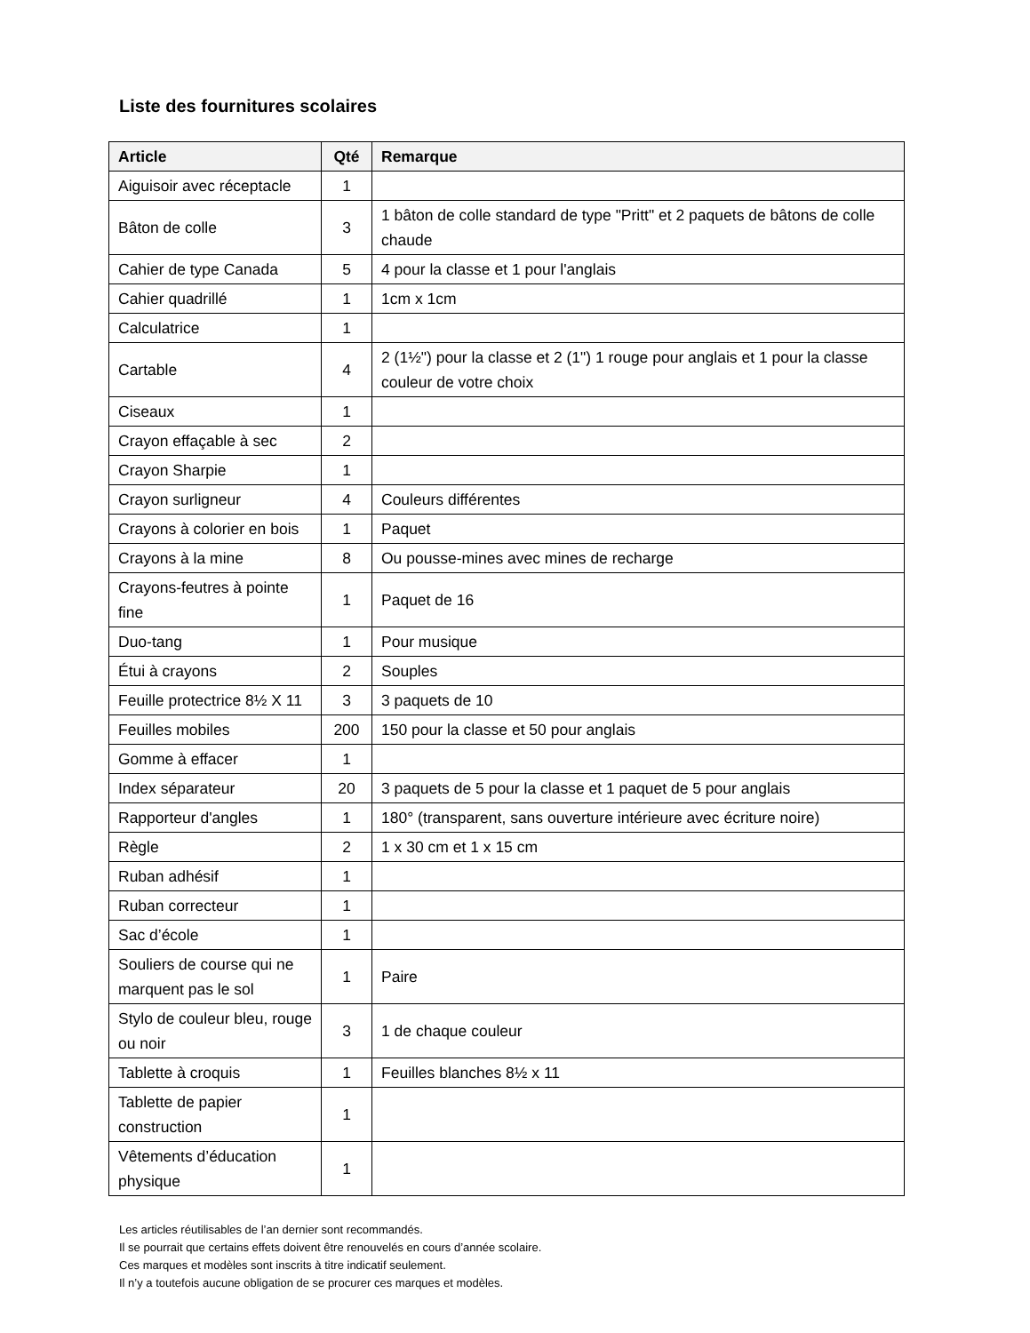Liste des fournitures scolaires
| Article | Qté | Remarque |
| --- | --- | --- |
| Aiguisoir avec réceptacle | 1 | |
| Bâton de colle | 3 | 1 bâton de colle standard de type "Pritt" et 2 paquets de bâtons de colle chaude |
| Cahier de type Canada | 5 | 4 pour la classe et 1 pour l'anglais |
| Cahier quadrillé | 1 | 1cm x 1cm |
| Calculatrice | 1 | |
| Cartable | 4 | 2 (1½") pour la classe et 2 (1") 1 rouge pour anglais et 1 pour la classe couleur de votre choix |
| Ciseaux | 1 | |
| Crayon effaçable à sec | 2 | |
| Crayon Sharpie | 1 | |
| Crayon surligneur | 4 | Couleurs différentes |
| Crayons à colorier en bois | 1 | Paquet |
| Crayons à la mine | 8 | Ou pousse-mines avec mines de recharge |
| Crayons-feutres à pointe fine | 1 | Paquet de 16 |
| Duo-tang | 1 | Pour musique |
| Étui à crayons | 2 | Souples |
| Feuille protectrice 8½ X 11 | 3 | 3 paquets de 10 |
| Feuilles mobiles | 200 | 150 pour la classe et 50 pour anglais |
| Gomme à effacer | 1 | |
| Index séparateur | 20 | 3 paquets de 5 pour la classe et 1 paquet de 5 pour anglais |
| Rapporteur d'angles | 1 | 180° (transparent, sans ouverture intérieure avec écriture noire) |
| Règle | 2 | 1 x 30 cm et 1 x 15 cm |
| Ruban adhésif | 1 | |
| Ruban correcteur | 1 | |
| Sac d’école | 1 | |
| Souliers de course qui ne marquent pas le sol | 1 | Paire |
| Stylo de couleur bleu, rouge ou noir | 3 | 1 de chaque couleur |
| Tablette à croquis | 1 | Feuilles blanches 8½ x 11 |
| Tablette de papier construction | 1 | |
| Vêtements d’éducation physique | 1 | |
Les articles réutilisables de l’an dernier sont recommandés.
Il se pourrait que certains effets doivent être renouvelés en cours d’année scolaire.
Ces marques et modèles sont inscrits à titre indicatif seulement.
Il n’y a toutefois aucune obligation de se procurer ces marques et modèles.